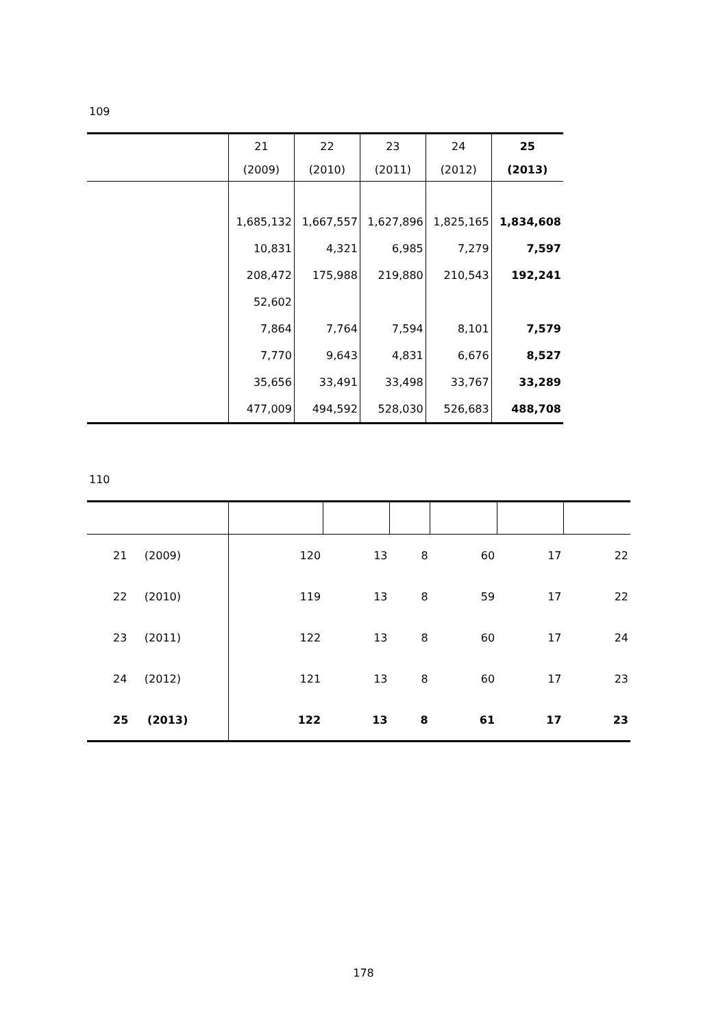109
| | 21 | 22 | 23 | 24 | 25 |
| --- | --- | --- | --- | --- | --- |
| | (2009) | (2010) | (2011) | (2012) | (2013) |
| | 1,685,132 | 1,667,557 | 1,627,896 | 1,825,165 | 1,834,608 |
| | 10,831 | 4,321 | 6,985 | 7,279 | 7,597 |
| | 208,472 | 175,988 | 219,880 | 210,543 | 192,241 |
| | 52,602 | | | | |
| | 7,864 | 7,764 | 7,594 | 8,101 | 7,579 |
| | 7,770 | 9,643 | 4,831 | 6,676 | 8,527 |
| | 35,656 | 33,491 | 33,498 | 33,767 | 33,289 |
| | 477,009 | 494,592 | 528,030 | 526,683 | 488,708 |
110
| 21 (2009) | 120 | 13 | 8 | 60 | 17 | 22 |
| 22 (2010) | 119 | 13 | 8 | 59 | 17 | 22 |
| 23 (2011) | 122 | 13 | 8 | 60 | 17 | 24 |
| 24 (2012) | 121 | 13 | 8 | 60 | 17 | 23 |
| 25 (2013) | 122 | 13 | 8 | 61 | 17 | 23 |
178